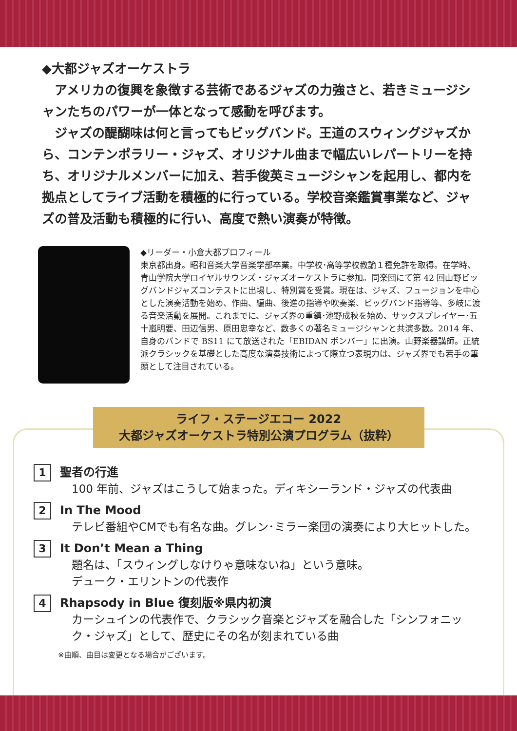◆大都ジャズオーケストラ
　アメリカの復興を象徴する芸術であるジャズの力強さと、若きミュージシャンたちのパワーが一体となって感動を呼びます。
　ジャズの醍醐味は何と言ってもビッグバンド。王道のスウィングジャズから、コンテンポラリー・ジャズ、オリジナル曲まで幅広いレパートリーを持ち、オリジナルメンバーに加え、若手俊英ミュージシャンを起用し、都内を拠点としてライブ活動を積極的に行っている。学校音楽鑑賞事業など、ジャズの普及活動も積極的に行い、高度で熱い演奏が特徴。
◆リーダー・小倉大都プロフィール
東京都出身。昭和音楽大学音楽学部卒業。中学校･高等学校教諭１種免許を取得。在学時、青山学院大学ロイヤルサウンズ・ジャズオーケストラに参加。同楽団にて第 42 回山野ビッグバンドジャズコンテストに出場し、特別賞を受賞。現在は、ジャズ、フュージョンを中心とした演奏活動を始め、作曲、編曲、後進の指導や吹奏楽、ビッグバンド指導等、多岐に渡る音楽活動を展開。これまでに、ジャズ界の重鎮･池野成秋を始め、サックスプレイヤー･五十嵐明要、田辺信男、原田忠幸など、数多くの著名ミュージシャンと共演多数。2014 年、自身のバンドで BS11 にて放送された「EBIDAN ボンバー」に出演。山野楽器講師。正統派クラシックを基礎とした高度な演奏技術によって際立つ表現力は、ジャズ界でも若手の筆頭として注目されている。
ライフ・ステージエコー 2022
大都ジャズオーケストラ特別公演プログラム（抜粋）
1
聖者の行進
100 年前、ジャズはこうして始まった。ディキシーランド・ジャズの代表曲
2
In The Mood
テレビ番組やCMでも有名な曲。グレン･ミラー楽団の演奏により大ヒットした。
3
It Don’t Mean a Thing
題名は、「スウィングしなけりゃ意味ないね」という意味。
デューク・エリントンの代表作
4
Rhapsody in Blue 復刻版※県内初演
カーシュインの代表作で、クラシック音楽とジャズを融合した「シンフォニック・ジャズ」として、歴史にその名が刻まれている曲
※曲順、曲目は変更となる場合がございます。